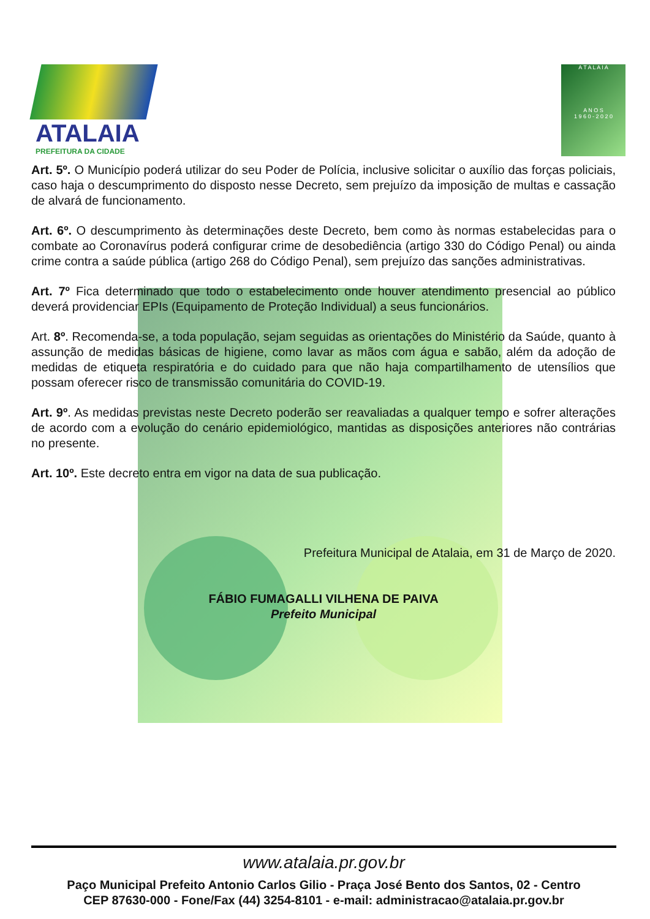ATALAIA
PREFEITURA DA CIDADE
A T A L A I A
A N O S
1 9 6 0 - 2 0 2 0
Art. 5º. O Município poderá utilizar do seu Poder de Polícia, inclusive solicitar o auxílio das forças policiais, caso haja o descumprimento do disposto nesse Decreto, sem prejuízo da imposição de multas e cassação de alvará de funcionamento.
Art. 6º. O descumprimento às determinações deste Decreto, bem como às normas estabelecidas para o combate ao Coronavírus poderá configurar crime de desobediência (artigo 330 do Código Penal) ou ainda crime contra a saúde pública (artigo 268 do Código Penal), sem prejuízo das sanções administrativas.
Art. 7º Fica determinado que todo o estabelecimento onde houver atendimento presencial ao público deverá providenciar EPIs (Equipamento de Proteção Individual) a seus funcionários.
Art. 8º. Recomenda-se, a toda população, sejam seguidas as orientações do Ministério da Saúde, quanto à assunção de medidas básicas de higiene, como lavar as mãos com água e sabão, além da adoção de medidas de etiqueta respiratória e do cuidado para que não haja compartilhamento de utensílios que possam oferecer risco de transmissão comunitária do COVID-19.
Art. 9º. As medidas previstas neste Decreto poderão ser reavaliadas a qualquer tempo e sofrer alterações de acordo com a evolução do cenário epidemiológico, mantidas as disposições anteriores não contrárias no presente.
Art. 10º. Este decreto entra em vigor na data de sua publicação.
Prefeitura Municipal de Atalaia, em 31 de Março de 2020.
FÁBIO FUMAGALLI VILHENA DE PAIVA
Prefeito Municipal
www.atalaia.pr.gov.br
Paço Municipal Prefeito Antonio Carlos Gilio - Praça José Bento dos Santos, 02 - Centro
CEP 87630-000 - Fone/Fax (44) 3254-8101 - e-mail: administracao@atalaia.pr.gov.br